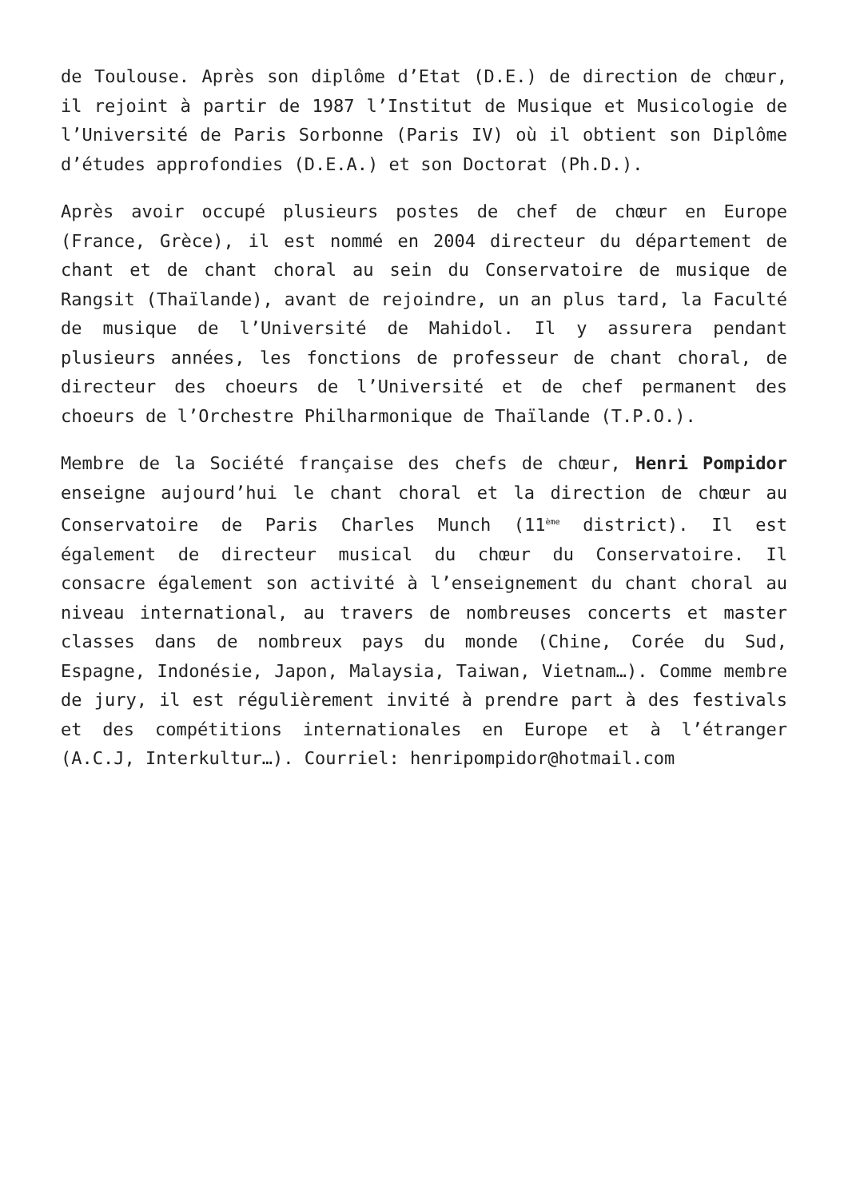de Toulouse. Après son diplôme d’Etat (D.E.) de direction de chœur, il rejoint à partir de 1987 l’Institut de Musique et Musicologie de l’Université de Paris Sorbonne (Paris IV) où il obtient son Diplôme d’études approfondies (D.E.A.) et son Doctorat (Ph.D.).
Après avoir occupé plusieurs postes de chef de chœur en Europe (France, Grèce), il est nommé en 2004 directeur du département de chant et de chant choral au sein du Conservatoire de musique de Rangsit (Thaïlande), avant de rejoindre, un an plus tard, la Faculté de musique de l’Université de Mahidol. Il y assurera pendant plusieurs années, les fonctions de professeur de chant choral, de directeur des choeurs de l’Université et de chef permanent des choeurs de l’Orchestre Philharmonique de Thaïlande (T.P.O.).
Membre de la Société française des chefs de chœur, Henri Pompidor enseigne aujourd’hui le chant choral et la direction de chœur au Conservatoire de Paris Charles Munch (11<sup>ème</sup> district). Il est également de directeur musical du chœur du Conservatoire. Il consacre également son activité à l’enseignement du chant choral au niveau international, au travers de nombreuses concerts et master classes dans de nombreux pays du monde (Chine, Corée du Sud, Espagne, Indonésie, Japon, Malaysia, Taiwan, Vietnam…). Comme membre de jury, il est régulièrement invité à prendre part à des festivals et des compétitions internationales en Europe et à l’étranger (A.C.J, Interkultur…). Courriel: henripompidor@hotmail.com